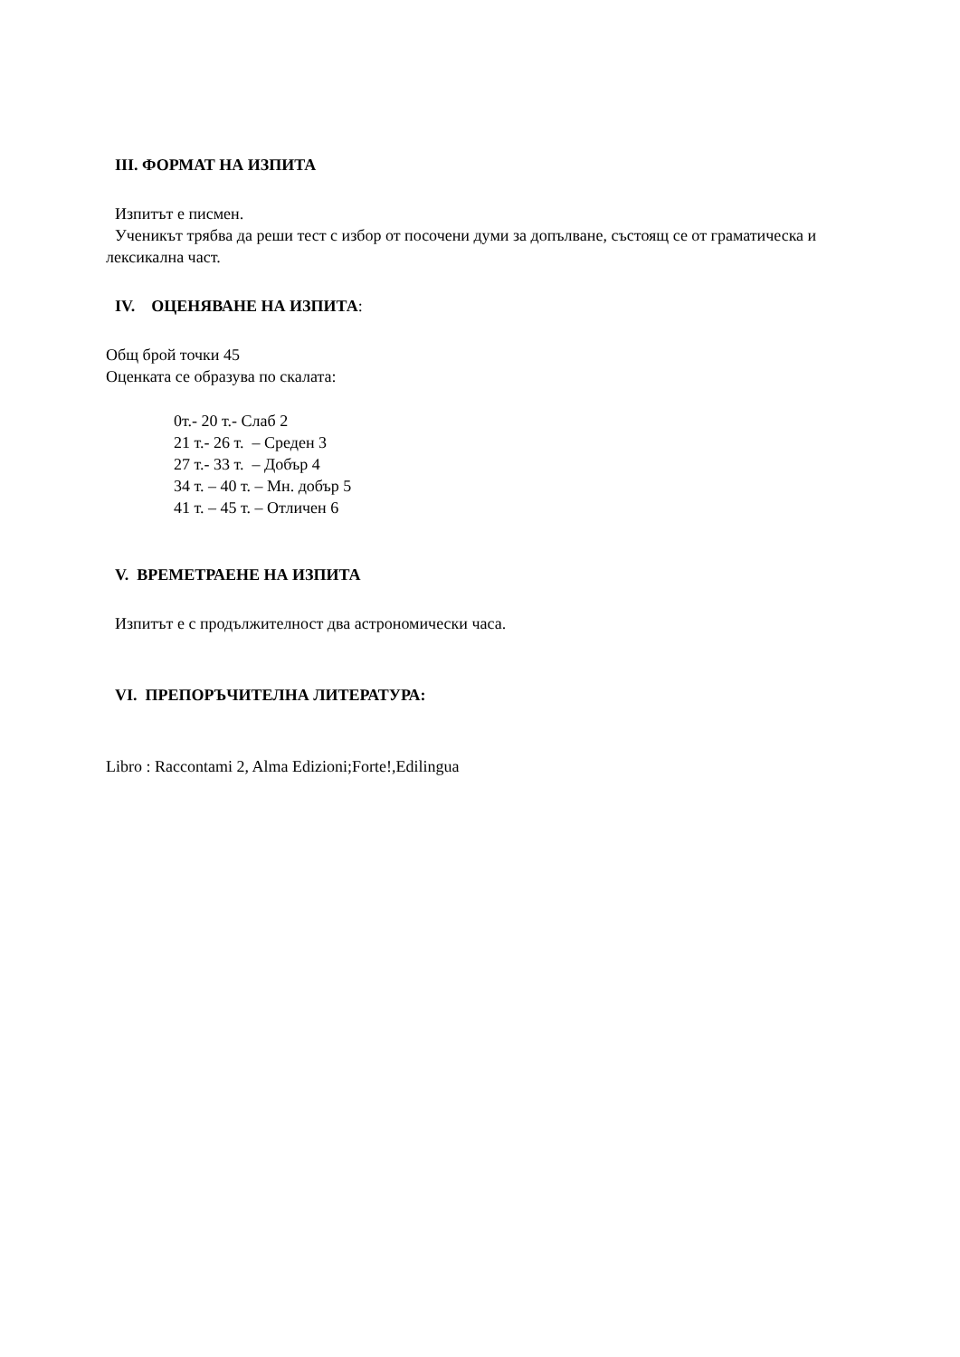III. ФОРМАТ НА ИЗПИТА
Изпитът е писмен.
Ученикът трябва да реши тест с избор от посочени думи за допълване, състоящ се от граматическа и лексикална част.
IV. ОЦЕНЯВАНЕ НА ИЗПИТА:
Общ брой точки 45
Оценката се образува по скалата:
0т.- 20 т.- Слаб 2
21 т.- 26 т. – Среден 3
27 т.- 33 т. – Добър 4
34 т. – 40 т. – Мн. добър 5
41 т. – 45 т. – Отличен 6
V. ВРЕМЕТРАЕНЕ НА ИЗПИТА
Изпитът е с продължителност два астрономически часа.
VI. ПРЕПОРЪЧИТЕЛНА ЛИТЕРАТУРА:
Libro : Raccontami 2, Alma Edizioni;Forte!,Edilingua